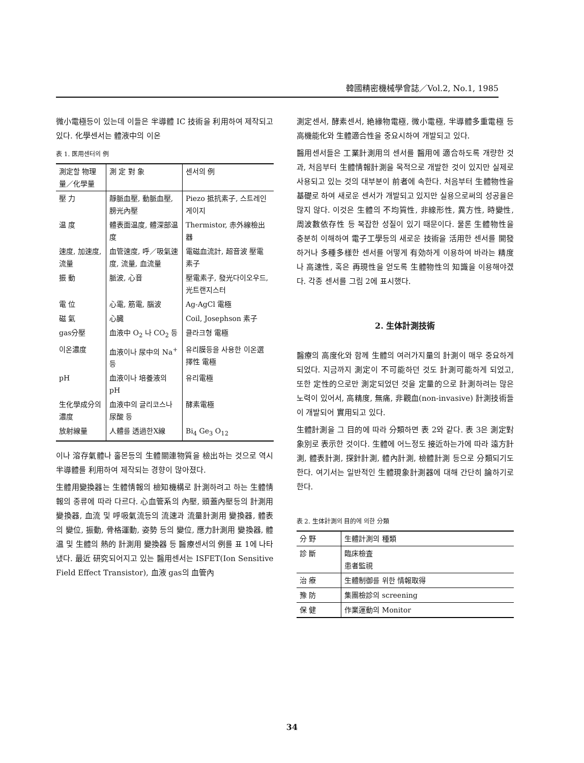韓國精密機械學會誌／Vol.2, No.1, 1985
微小電極등이 있는데 이들은 半導體 IC 技術을 利用하여 제작되고 있다. 化學센서는 體液中의 이온
表 1. 医用센터의 例
| 測定할 物理量／化學量 | 測 定 對 象 | 센서의 例 |
| --- | --- | --- |
| 壓 力 | 靜脈血壓, 動脈血壓, 膀光內壓 | Piezo 抵抗素子, 스트레인 게이지 |
| 温 度 | 體表面温度, 體深部温度 | Thermistor, 赤外線檢出器 |
| 速度, 加速度, 流量 | 血管速度, 呼／吸氣速度, 流量, 血流量 | 電磁血流計, 超音波 壓電素子 |
| 振 動 | 脈波, 心音 | 壓電素子, 發光다이오우드, 光트랜지스터 |
| 電 位 | 心電, 筋電, 腦波 | Ag-AgCl 電極 |
| 磁 氣 | 心臓 | Coil, Josephson 素子 |
| gas分壓 | 血液中 O<sub>2</sub> 나 CO<sub>2</sub> 등 | 클라크형 電極 |
| 이온濃度 | 血液이나 尿中의 Na<sup>+</sup> 등 | 유리膜등을 사용한 이온選擇性 電極 |
| pH | 血液이나 培養液의 pH | 유리電極 |
| 生化學成分의濃度 | 血液中의 글리코스나 尿酸 등 | 酵素電極 |
| 放射線量 | 人體를 透過한X線 | Bi<sub>4</sub> Ge<sub>3</sub> O<sub>12</sub> |
이나 溶存氣體나 홀몬등의 生體關連物質을 檢出하는 것으로 역시 半導體를 利用하여 제작되는 경향이 많아졌다.
生體用變換器는 生體情報의 檢知機構로 計測하려고 하는 生體情報의 종류에 따라 다르다. 心血管系의 內壓, 頭蓋內壓등의 計測用 變換器, 血流 및 呼吸氣流등의 流速과 流量計測用 變換器, 體表의 變位, 振動, 骨格運動, 姿勢 등의 變位, 應力計測用 變換器, 體温 및 生體의 熱的 計測用 變換器 등 醫療센서의 例를 표 1에 나타냈다. 最近 研究되어지고 있는 醫用센서는 ISFET(Ion Sensitive Field Effect Transistor), 血液 gas의 血管內
測定센서, 酵素센서, 絶緣物電極, 微小電極, 半導體多重電極 등 高機能化와 生體適合性을 중요시하여 개발되고 있다.
醫用센서들은 工業計測用의 센서를 醫用에 適合하도록 개량한 것과, 처음부터 生體情報計測을 목적으로 개발한 것이 있지만 실제로 사용되고 있는 것의 대부분이 前者에 속한다. 처음부터 生體物性을 基礎로 하여 새로운 센서가 개발되고 있지만 실용으로써의 성공율은 많지 않다. 이것은 生體의 不均質性, 非線形性, 異方性, 時變性, 周波數依存性 등 복잡한 성질이 있기 때문이다. 물론 生體物性을 충분히 이해하여 電子工學등의 새로운 技術을 活用한 센서를 開發하거나 多種多樣한 센서를 어떻게 有効하게 이용하여 바라는 精度나 高速性, 혹은 再現性을 얻도록 生體物性의 知識을 이용해야겠다. 각종 센서를 그림 2에 표시했다.
2. 生体計測技術
醫療의 高度化와 함께 生體의 여러가지量의 計測이 매우 중요하게 되었다. 지금까지 測定이 不可能하던 것도 計測可能하게 되었고, 또한 定性的으로만 測定되었던 것을 定量的으로 計測하려는 많은 노력이 있어서, 高精度, 無痛, 非觀血(non-invasive) 計測技術들이 개발되어 實用되고 있다.
生體計測을 그 目的에 따라 分類하면 表 2와 같다. 表 3은 測定對象別로 表示한 것이다. 生體에 어느정도 接近하는가에 따라 遠方計測, 體表計測, 探針計測, 體內計測, 檢體計測 등으로 分類되기도 한다. 여기서는 일반적인 生體現象計測器에 대해 간단히 論하기로 한다.
表 2. 生体計測의 目的에 의한 分類
| 分 野 | 生體計測의 種類 |
| --- | --- |
| 診 斷 | 臨床檢査 患者監視 |
| 治 療 | 生體制御를 위한 情報取得 |
| 豫 防 | 集團檢診의 screening |
| 保 健 | 作業運動의 Monitor |
34